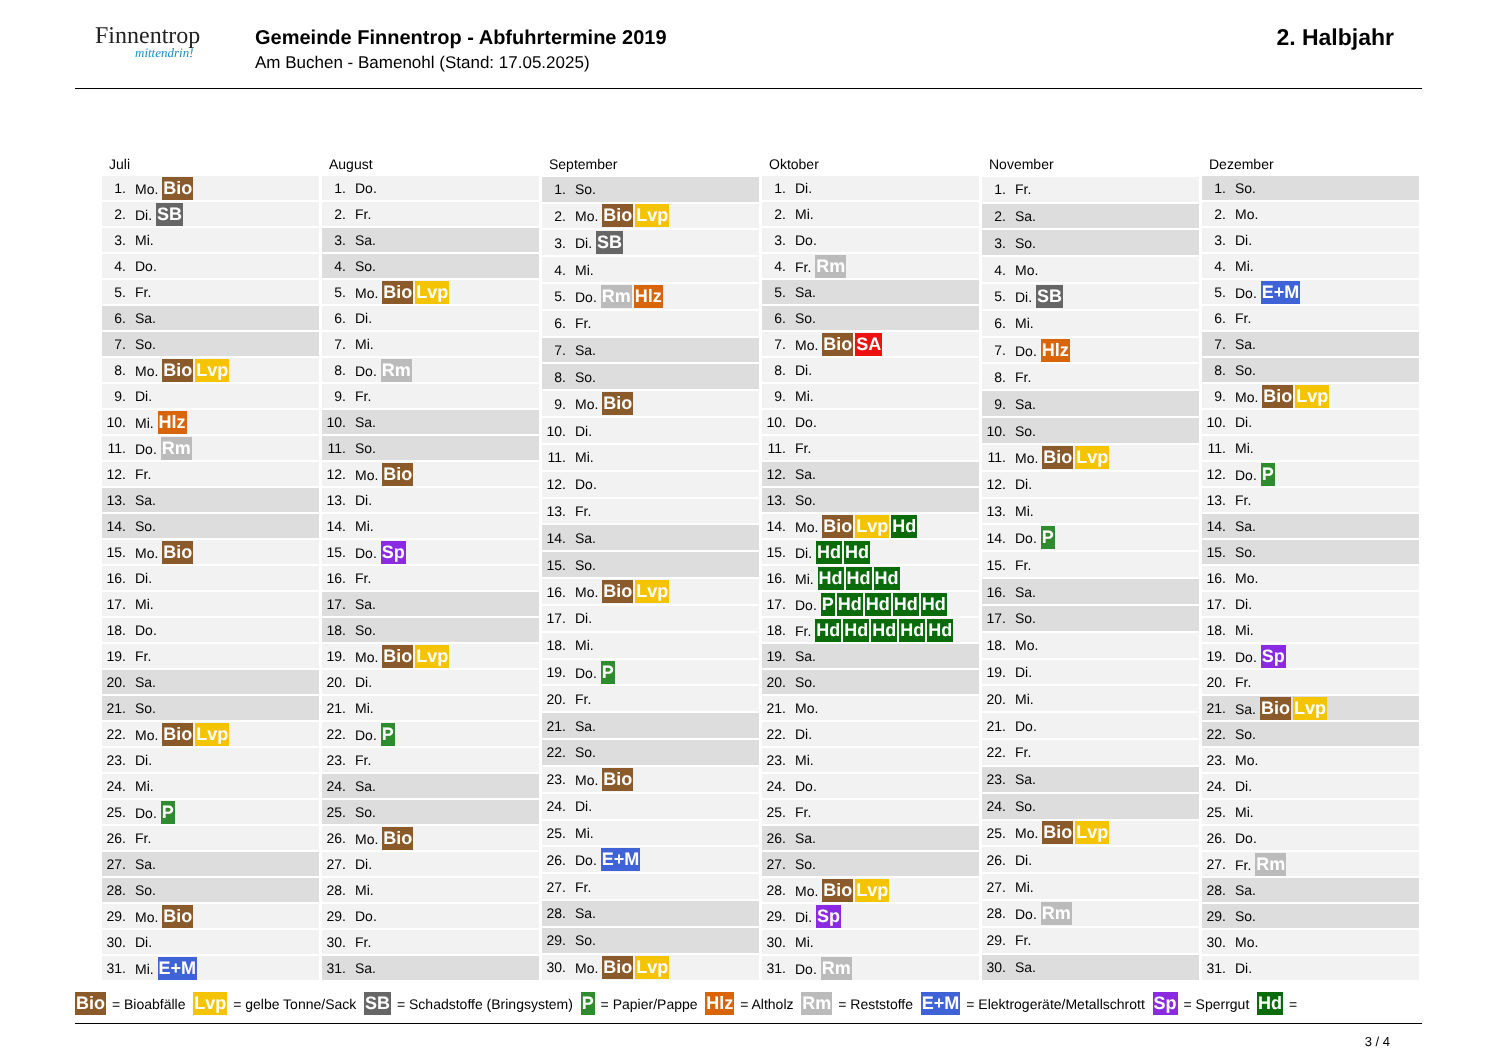Finnentrop
mittendrin!
Gemeinde Finnentrop - Abfuhrtermine 2019
Am Buchen - Bamenohl (Stand: 17.05.2025)
2. Halbjahr
| Juli | |
| --- | --- |
| 1. | Mo. Bio |
| 2. | Di. SB |
| 3. | Mi. |
| 4. | Do. |
| 5. | Fr. |
| 6. | Sa. |
| 7. | So. |
| 8. | Mo. Bio Lvp |
| 9. | Di. |
| 10. | Mi. Hlz |
| 11. | Do. Rm |
| 12. | Fr. |
| 13. | Sa. |
| 14. | So. |
| 15. | Mo. Bio |
| 16. | Di. |
| 17. | Mi. |
| 18. | Do. |
| 19. | Fr. |
| 20. | Sa. |
| 21. | So. |
| 22. | Mo. Bio Lvp |
| 23. | Di. |
| 24. | Mi. |
| 25. | Do. P |
| 26. | Fr. |
| 27. | Sa. |
| 28. | So. |
| 29. | Mo. Bio |
| 30. | Di. |
| 31. | Mi. E+M |
| August | |
| --- | --- |
| 1. | Do. |
| 2. | Fr. |
| 3. | Sa. |
| 4. | So. |
| 5. | Mo. Bio Lvp |
| 6. | Di. |
| 7. | Mi. |
| 8. | Do. Rm |
| 9. | Fr. |
| 10. | Sa. |
| 11. | So. |
| 12. | Mo. Bio |
| 13. | Di. |
| 14. | Mi. |
| 15. | Do. Sp |
| 16. | Fr. |
| 17. | Sa. |
| 18. | So. |
| 19. | Mo. Bio Lvp |
| 20. | Di. |
| 21. | Mi. |
| 22. | Do. P |
| 23. | Fr. |
| 24. | Sa. |
| 25. | So. |
| 26. | Mo. Bio |
| 27. | Di. |
| 28. | Mi. |
| 29. | Do. |
| 30. | Fr. |
| 31. | Sa. |
| September | |
| --- | --- |
| 1. | So. |
| 2. | Mo. Bio Lvp |
| 3. | Di. SB |
| 4. | Mi. |
| 5. | Do. Rm Hlz |
| 6. | Fr. |
| 7. | Sa. |
| 8. | So. |
| 9. | Mo. Bio |
| 10. | Di. |
| 11. | Mi. |
| 12. | Do. |
| 13. | Fr. |
| 14. | Sa. |
| 15. | So. |
| 16. | Mo. Bio Lvp |
| 17. | Di. |
| 18. | Mi. |
| 19. | Do. P |
| 20. | Fr. |
| 21. | Sa. |
| 22. | So. |
| 23. | Mo. Bio |
| 24. | Di. |
| 25. | Mi. |
| 26. | Do. E+M |
| 27. | Fr. |
| 28. | Sa. |
| 29. | So. |
| 30. | Mo. Bio Lvp |
| Oktober | |
| --- | --- |
| 1. | Di. |
| 2. | Mi. |
| 3. | Do. |
| 4. | Fr. Rm |
| 5. | Sa. |
| 6. | So. |
| 7. | Mo. Bio SA |
| 8. | Di. |
| 9. | Mi. |
| 10. | Do. |
| 11. | Fr. |
| 12. | Sa. |
| 13. | So. |
| 14. | Mo. Bio Lvp Hd |
| 15. | Di. Hd Hd |
| 16. | Mi. Hd Hd Hd |
| 17. | Do. P Hd Hd Hd Hd |
| 18. | Fr. Hd Hd Hd Hd Hd |
| 19. | Sa. |
| 20. | So. |
| 21. | Mo. |
| 22. | Di. |
| 23. | Mi. |
| 24. | Do. |
| 25. | Fr. |
| 26. | Sa. |
| 27. | So. |
| 28. | Mo. Bio Lvp |
| 29. | Di. Sp |
| 30. | Mi. |
| 31. | Do. Rm |
| November | |
| --- | --- |
| 1. | Fr. |
| 2. | Sa. |
| 3. | So. |
| 4. | Mo. |
| 5. | Di. SB |
| 6. | Mi. |
| 7. | Do. Hlz |
| 8. | Fr. |
| 9. | Sa. |
| 10. | So. |
| 11. | Mo. Bio Lvp |
| 12. | Di. |
| 13. | Mi. |
| 14. | Do. P |
| 15. | Fr. |
| 16. | Sa. |
| 17. | So. |
| 18. | Mo. |
| 19. | Di. |
| 20. | Mi. |
| 21. | Do. |
| 22. | Fr. |
| 23. | Sa. |
| 24. | So. |
| 25. | Mo. Bio Lvp |
| 26. | Di. |
| 27. | Mi. |
| 28. | Do. Rm |
| 29. | Fr. |
| 30. | Sa. |
| Dezember | |
| --- | --- |
| 1. | So. |
| 2. | Mo. |
| 3. | Di. |
| 4. | Mi. |
| 5. | Do. E+M |
| 6. | Fr. |
| 7. | Sa. |
| 8. | So. |
| 9. | Mo. Bio Lvp |
| 10. | Di. |
| 11. | Mi. |
| 12. | Do. P |
| 13. | Fr. |
| 14. | Sa. |
| 15. | So. |
| 16. | Mo. |
| 17. | Di. |
| 18. | Mi. |
| 19. | Do. Sp |
| 20. | Fr. |
| 21. | Sa. Bio Lvp |
| 22. | So. |
| 23. | Mo. |
| 24. | Di. |
| 25. | Mi. |
| 26. | Do. |
| 27. | Fr. Rm |
| 28. | Sa. |
| 29. | So. |
| 30. | Mo. |
| 31. | Di. |
Bio = Bioabfälle Lvp = gelbe Tonne/Sack SB = Schadstoffe (Bringsystem) P = Papier/Pappe Hlz = Altholz Rm = Reststoffe E+M = Elektrogeräte/Metallschrott Sp = Sperrgut Hd =
3 / 4